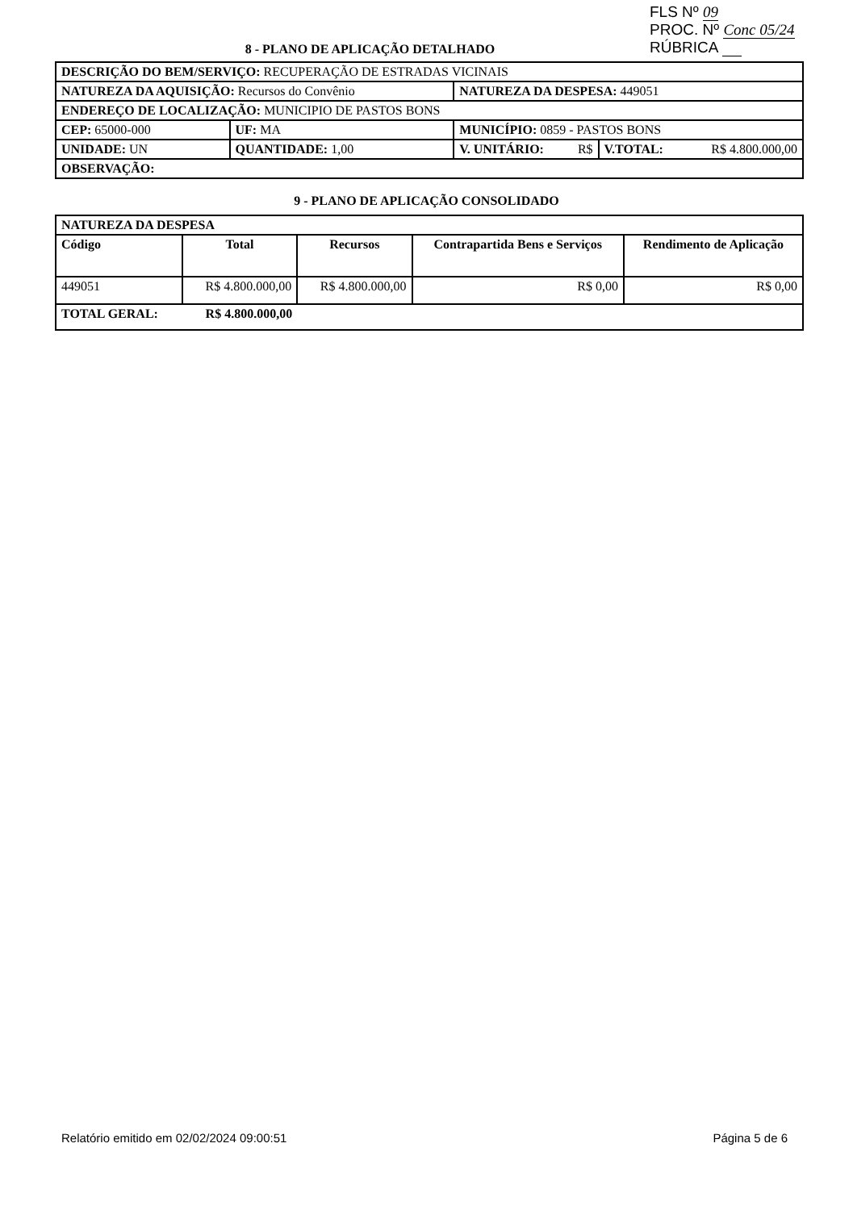FLS Nº 09
PROC. Nº Conc 05/24
RÚBRICA
8 - PLANO DE APLICAÇÃO DETALHADO
| DESCRIÇÃO DO BEM/SERVIÇO: RECUPERAÇÃO DE ESTRADAS VICINAIS | | | | |
| NATUREZA DA AQUISIÇÃO: Recursos do Convênio | | | NATUREZA DA DESPESA: 449051 | |
| ENDEREÇO DE LOCALIZAÇÃO: MUNICIPIO DE PASTOS BONS | | | | |
| CEP: 65000-000 | UF: MA | MUNICÍPIO: 0859 - PASTOS BONS | | |
| UNIDADE: UN | QUANTIDADE: 1,00 | | V. UNITÁRIO: R$ | V.TOTAL: R$ 4.800.000,00 |
| OBSERVAÇÃO: | | | | |
9 - PLANO DE APLICAÇÃO CONSOLIDADO
| NATUREZA DA DESPESA | | | | |
| --- | --- | --- | --- | --- |
| Código | Total | Recursos | Contrapartida Bens e Serviços | Rendimento de Aplicação |
| 449051 | R$ 4.800.000,00 | R$ 4.800.000,00 | R$ 0,00 | R$ 0,00 |
| TOTAL GERAL: | R$ 4.800.000,00 | | | |
Relatório emitido em 02/02/2024 09:00:51 Página 5 de 6